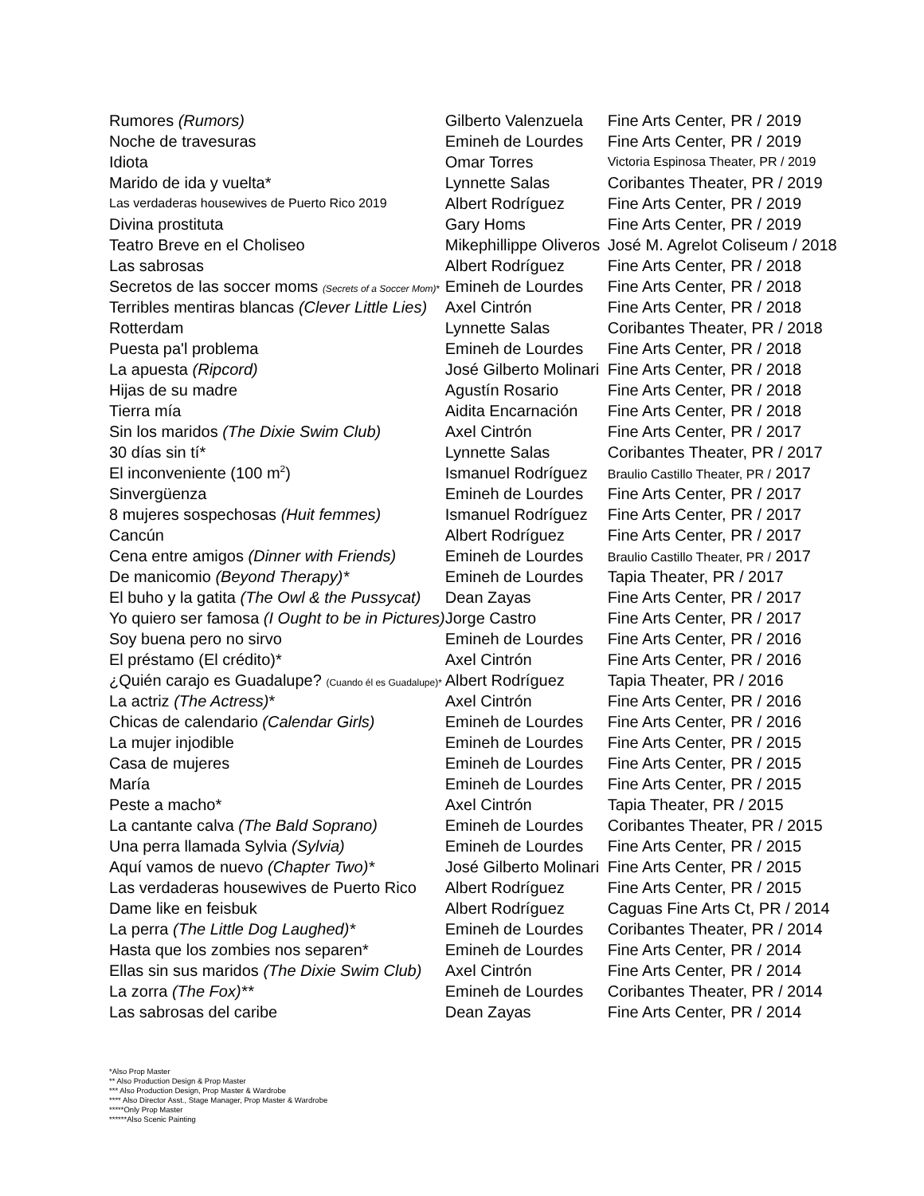| Rumores (Rumors) | Gilberto Valenzuela | Fine Arts Center, PR / 2019 |
| Noche de travesuras | Emineh de Lourdes | Fine Arts Center, PR / 2019 |
| Idiota | Omar Torres | Victoria Espinosa Theater, PR / 2019 |
| Marido de ida y vuelta* | Lynnette Salas | Coribantes Theater, PR / 2019 |
| Las verdaderas housewives de Puerto Rico 2019 | Albert Rodríguez | Fine Arts Center, PR / 2019 |
| Divina prostituta | Gary Homs | Fine Arts Center, PR / 2019 |
| Teatro Breve en el Choliseo | Mikephillippe Oliveros | José M. Agrelot Coliseum / 2018 |
| Las sabrosas | Albert Rodríguez | Fine Arts Center, PR / 2018 |
| Secretos de las soccer moms (Secrets of a Soccer Mom) * | Emineh de Lourdes | Fine Arts Center, PR / 2018 |
| Terribles mentiras blancas (Clever Little Lies) | Axel Cintrón | Fine Arts Center, PR / 2018 |
| Rotterdam | Lynnette Salas | Coribantes Theater, PR / 2018 |
| Puesta pa'l problema | Emineh de Lourdes | Fine Arts Center, PR / 2018 |
| La apuesta (Ripcord) | José Gilberto Molinari | Fine Arts Center, PR / 2018 |
| Hijas de su madre | Agustín Rosario | Fine Arts Center, PR / 2018 |
| Tierra mía | Aidita Encarnación | Fine Arts Center, PR / 2018 |
| Sin los maridos (The Dixie Swim Club) | Axel Cintrón | Fine Arts Center, PR / 2017 |
| 30 días sin tí* | Lynnette Salas | Coribantes Theater, PR / 2017 |
| El inconveniente (100 m<sup>2</sup>) | Ismanuel Rodríguez | Braulio Castillo Theater, PR / 2017 |
| Sinvergüenza | Emineh de Lourdes | Fine Arts Center, PR / 2017 |
| 8 mujeres sospechosas (Huit femmes) | Ismanuel Rodríguez | Fine Arts Center, PR / 2017 |
| Cancún | Albert Rodríguez | Fine Arts Center, PR / 2017 |
| Cena entre amigos (Dinner with Friends) | Emineh de Lourdes | Braulio Castillo Theater, PR / 2017 |
| De manicomio (Beyond Therapy)* | Emineh de Lourdes | Tapia Theater, PR / 2017 |
| El buho y la gatita (The Owl & the Pussycat) | Dean Zayas | Fine Arts Center, PR / 2017 |
| Yo quiero ser famosa (I Ought to be in Pictures) | Jorge Castro | Fine Arts Center, PR / 2017 |
| Soy buena pero no sirvo | Emineh de Lourdes | Fine Arts Center, PR / 2016 |
| El préstamo (El crédito)* | Axel Cintrón | Fine Arts Center, PR / 2016 |
| ¿Quién carajo es Guadalupe? (Cuando él es Guadalupe)* | Albert Rodríguez | Tapia Theater, PR / 2016 |
| La actriz (The Actress) * | Axel Cintrón | Fine Arts Center, PR / 2016 |
| Chicas de calendario (Calendar Girls) | Emineh de Lourdes | Fine Arts Center, PR / 2016 |
| La mujer injodible | Emineh de Lourdes | Fine Arts Center, PR / 2015 |
| Casa de mujeres | Emineh de Lourdes | Fine Arts Center, PR / 2015 |
| María | Emineh de Lourdes | Fine Arts Center, PR / 2015 |
| Peste a macho* | Axel Cintrón | Tapia Theater, PR / 2015 |
| La cantante calva (The Bald Soprano) | Emineh de Lourdes | Coribantes Theater, PR / 2015 |
| Una perra llamada Sylvia (Sylvia) | Emineh de Lourdes | Fine Arts Center, PR / 2015 |
| Aquí vamos de nuevo (Chapter Two)* | José Gilberto Molinari | Fine Arts Center, PR / 2015 |
| Las verdaderas housewives de Puerto Rico | Albert Rodríguez | Fine Arts Center, PR / 2015 |
| Dame like en feisbuk | Albert Rodríguez | Caguas Fine Arts Ct, PR / 2014 |
| La perra (The Little Dog Laughed)* | Emineh de Lourdes | Coribantes Theater, PR / 2014 |
| Hasta que los zombies nos separen* | Emineh de Lourdes | Fine Arts Center, PR / 2014 |
| Ellas sin sus maridos (The Dixie Swim Club) | Axel Cintrón | Fine Arts Center, PR / 2014 |
| La zorra (The Fox)** | Emineh de Lourdes | Coribantes Theater, PR / 2014 |
| Las sabrosas del caribe | Dean Zayas | Fine Arts Center, PR / 2014 |
*Also Prop Master
** Also Production Design & Prop Master
*** Also Production Design, Prop Master & Wardrobe
**** Also Director Asst., Stage Manager, Prop Master & Wardrobe
*****Only Prop Master
******Also Scenic Painting